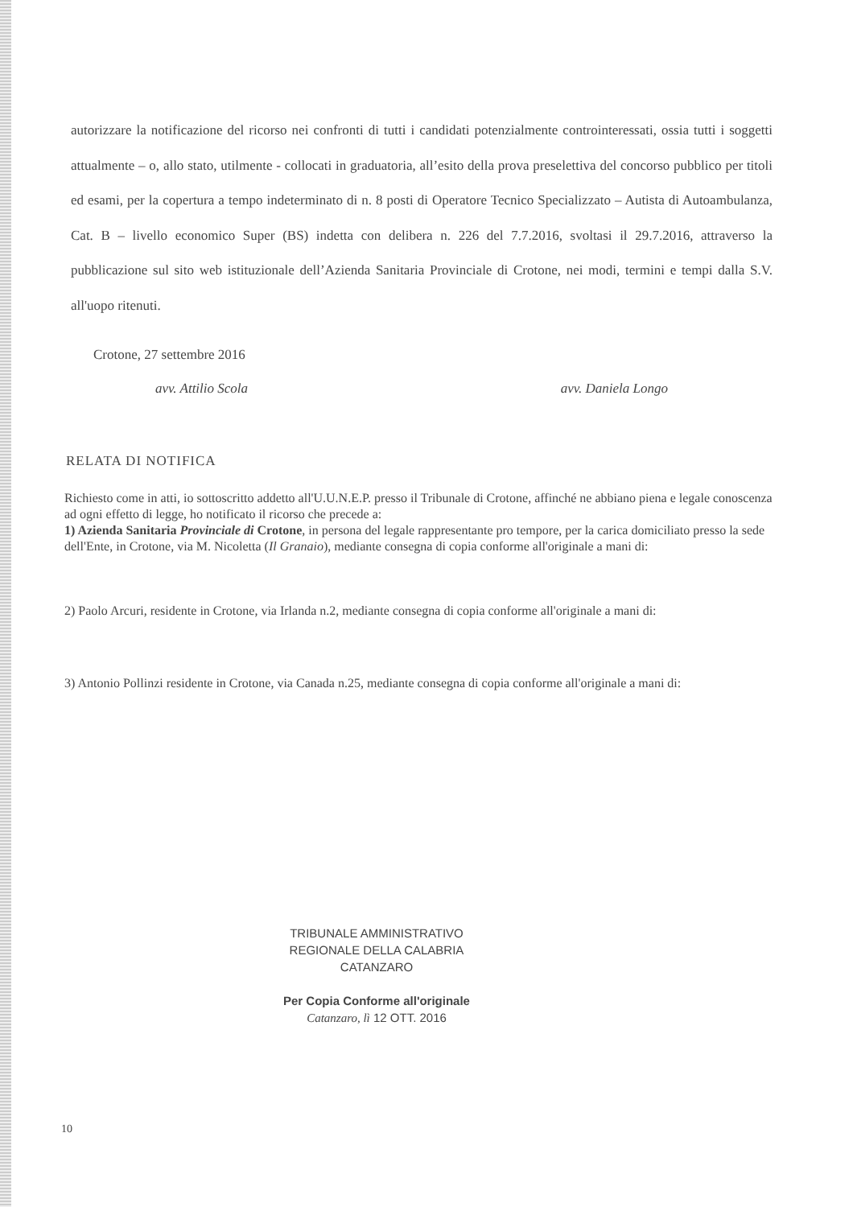autorizzare la notificazione del ricorso nei confronti di tutti i candidati potenzialmente controinteressati, ossia tutti i soggetti attualmente – o, allo stato, utilmente - collocati in graduatoria, all’esito della prova preselettiva del concorso pubblico per titoli ed esami, per la copertura a tempo indeterminato di n. 8 posti di Operatore Tecnico Specializzato – Autista di Autoambulanza, Cat. B – livello economico Super (BS) indetta con delibera n. 226 del 7.7.2016, svoltasi il 29.7.2016, attraverso la pubblicazione sul sito web istituzionale dell’Azienda Sanitaria Provinciale di Crotone, nei modi, termini e tempi dalla S.V. all'uopo ritenuti.
Crotone, 27 settembre 2016
avv. Attilio Scola avv. Daniela Longo
RELATA DI NOTIFICA
Richiesto come in atti, io sottoscritto addetto all'U.U.N.E.P. presso il Tribunale di Crotone, affinché ne abbiano piena e legale conoscenza ad ogni effetto di legge, ho notificato il ricorso che precede a:
1) Azienda Sanitaria Provinciale di Crotone, in persona del legale rappresentante pro tempore, per la carica domiciliato presso la sede dell'Ente, in Crotone, via M. Nicoletta (Il Granaio), mediante consegna di copia conforme all'originale a mani di:
2) Paolo Arcuri, residente in Crotone, via Irlanda n.2, mediante consegna di copia conforme all'originale a mani di:
3) Antonio Pollinzi residente in Crotone, via Canada n.25, mediante consegna di copia conforme all'originale a mani di:
TRIBUNALE AMMINISTRATIVO
REGIONALE DELLA CALABRIA
CATANZARO
Per Copia Conforme all'originale
Catanzaro, lì 12 OTT. 2016
10